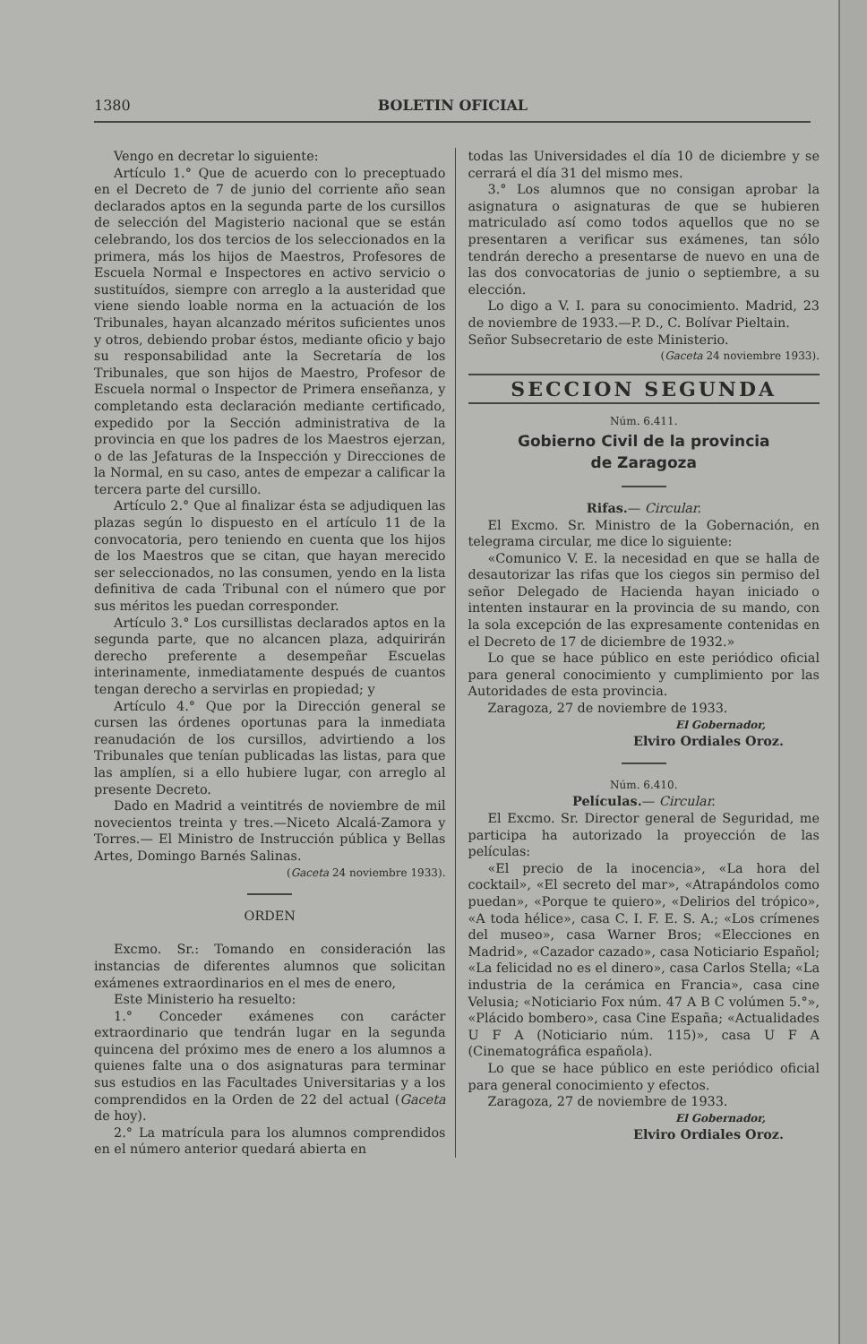1380 BOLETIN OFICIAL
Vengo en decretar lo siguiente:
Artículo 1.° Que de acuerdo con lo preceptuado en el Decreto de 7 de junio del corriente año sean declarados aptos en la segunda parte de los cursillos de selección del Magisterio nacional que se están celebrando, los dos tercios de los seleccionados en la primera, más los hijos de Maestros, Profesores de Escuela Normal e Inspectores en activo servicio o sustituídos, siempre con arreglo a la austeridad que viene siendo loable norma en la actuación de los Tribunales, hayan alcanzado méritos suficientes unos y otros, debiendo probar éstos, mediante oficio y bajo su responsabilidad ante la Secretaría de los Tribunales, que son hijos de Maestro, Profesor de Escuela normal o Inspector de Primera enseñanza, y completando esta declaración mediante certificado, expedido por la Sección administrativa de la provincia en que los padres de los Maestros ejerzan, o de las Jefaturas de la Inspección y Direcciones de la Normal, en su caso, antes de empezar a calificar la tercera parte del cursillo.
Artículo 2.° Que al finalizar ésta se adjudiquen las plazas según lo dispuesto en el artículo 11 de la convocatoria, pero teniendo en cuenta que los hijos de los Maestros que se citan, que hayan merecido ser seleccionados, no las consumen, yendo en la lista definitiva de cada Tribunal con el número que por sus méritos les puedan corresponder.
Artículo 3.° Los cursillistas declarados aptos en la segunda parte, que no alcancen plaza, adquirirán derecho preferente a desempeñar Escuelas interinamente, inmediatamente después de cuantos tengan derecho a servirlas en propiedad; y
Artículo 4.° Que por la Dirección general se cursen las órdenes oportunas para la inmediata reanudación de los cursillos, advirtiendo a los Tribunales que tenían publicadas las listas, para que las amplíen, si a ello hubiere lugar, con arreglo al presente Decreto.
Dado en Madrid a veintitrés de noviembre de mil novecientos treinta y tres.—Niceto Alcalá-Zamora y Torres.— El Ministro de Instrucción pública y Bellas Artes, Domingo Barnés Salinas.
(Gaceta 24 noviembre 1933).
ORDEN
Excmo. Sr.: Tomando en consideración las instancias de diferentes alumnos que solicitan exámenes extraordinarios en el mes de enero,
Este Ministerio ha resuelto:
1.° Conceder exámenes con carácter extraordinario que tendrán lugar en la segunda quincena del próximo mes de enero a los alumnos a quienes falte una o dos asignaturas para terminar sus estudios en las Facultades Universitarias y a los comprendidos en la Orden de 22 del actual (Gaceta de hoy).
2.° La matrícula para los alumnos comprendidos en el número anterior quedará abierta en
todas las Universidades el día 10 de diciembre y se cerrará el día 31 del mismo mes.
3.° Los alumnos que no consigan aprobar la asignatura o asignaturas de que se hubieren matriculado así como todos aquellos que no se presentaren a verificar sus exámenes, tan sólo tendrán derecho a presentarse de nuevo en una de las dos convocatorias de junio o septiembre, a su elección.
Lo digo a V. I. para su conocimiento. Madrid, 23 de noviembre de 1933.—P. D., C. Bolívar Pieltain.
Señor Subsecretario de este Ministerio.
(Gaceta 24 noviembre 1933).
SECCION SEGUNDA
Núm. 6.411.
Gobierno Civil de la provincia
de Zaragoza
Rifas.— Circular.
El Excmo. Sr. Ministro de la Gobernación, en telegrama circular, me dice lo siguiente:
«Comunico V. E. la necesidad en que se halla de desautorizar las rifas que los ciegos sin permiso del señor Delegado de Hacienda hayan iniciado o intenten instaurar en la provincia de su mando, con la sola excepción de las expresamente contenidas en el Decreto de 17 de diciembre de 1932.»
Lo que se hace público en este periódico oficial para general conocimiento y cumplimiento por las Autoridades de esta provincia.
Zaragoza, 27 de noviembre de 1933.
El Gobernador,
Elviro Ordiales Oroz.
Núm. 6.410.
Películas.— Circular.
El Excmo. Sr. Director general de Seguridad, me participa ha autorizado la proyección de las películas:
«El precio de la inocencia», «La hora del cocktail», «El secreto del mar», «Atrapándolos como puedan», «Porque te quiero», «Delirios del trópico», «A toda hélice», casa C. I. F. E. S. A.; «Los crímenes del museo», casa Warner Bros; «Elecciones en Madrid», «Cazador cazado», casa Noticiario Español; «La felicidad no es el dinero», casa Carlos Stella; «La industria de la cerámica en Francia», casa cine Velusia; «Noticiario Fox núm. 47 A B C volúmen 5.°», «Plácido bombero», casa Cine España; «Actualidades U F A (Noticiario núm. 115)», casa U F A (Cinematográfica española).
Lo que se hace público en este periódico oficial para general conocimiento y efectos.
Zaragoza, 27 de noviembre de 1933.
El Gobernador,
Elviro Ordiales Oroz.